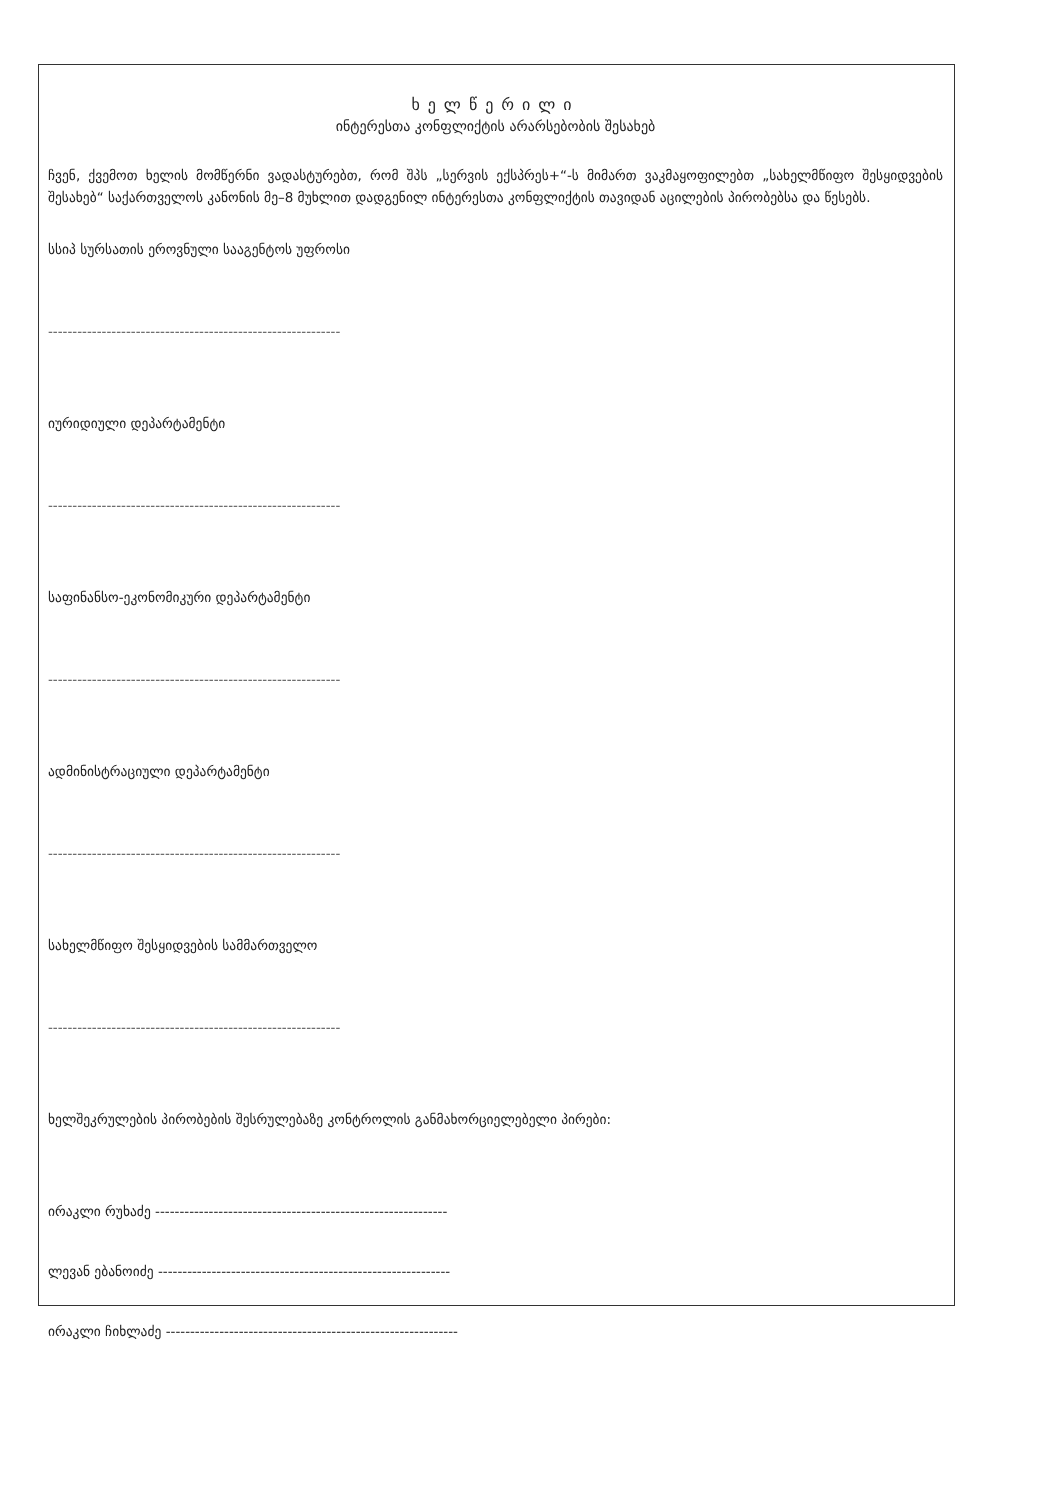ხელწერილი
ინტერესთა კონფლიქტის არარსებობის შესახებ
ჩვენ, ქვემოთ ხელის მომწერნი ვადასტურებთ, რომ შპს „სერვის ექსპრეს+“-ს მიმართ ვაკმაყოფილებთ „სახელმწიფო შესყიდვების შესახებ“ საქართველოს კანონის მე–8 მუხლით დადგენილ ინტერესთა კონფლიქტის თავიდან აცილების პირობებსა და წესებს.
სსიპ სურსათის ეროვნული სააგენტოს უფროსი
------------------------------------------------------------
იურიდიული დეპარტამენტი
------------------------------------------------------------
საფინანსო-ეკონომიკური დეპარტამენტი
------------------------------------------------------------
ადმინისტრაციული დეპარტამენტი
------------------------------------------------------------
სახელმწიფო შესყიდვების სამმართველო
------------------------------------------------------------
ხელშეკრულების პირობების შესრულებაზე კონტროლის განმახორციელებელი პირები:
ირაკლი რუხაძე ------------------------------------------------------------
ლევან ებანოიძე ------------------------------------------------------------
ირაკლი ჩიხლაძე ------------------------------------------------------------